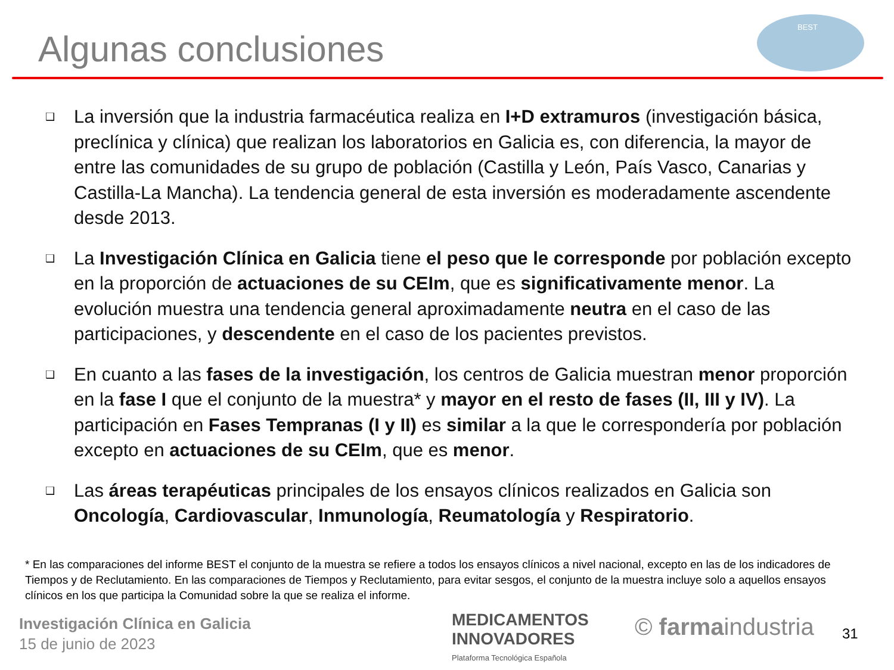Algunas conclusiones
BEST
❑ La inversión que la industria farmacéutica realiza en I+D extramuros (investigación básica, preclínica y clínica) que realizan los laboratorios en Galicia es, con diferencia, la mayor de entre las comunidades de su grupo de población (Castilla y León, País Vasco, Canarias y Castilla-La Mancha). La tendencia general de esta inversión es moderadamente ascendente desde 2013.
❑ La Investigación Clínica en Galicia tiene el peso que le corresponde por población excepto en la proporción de actuaciones de su CEIm, que es significativamente menor. La evolución muestra una tendencia general aproximadamente neutra en el caso de las participaciones, y descendente en el caso de los pacientes previstos.
❑ En cuanto a las fases de la investigación, los centros de Galicia muestran menor proporción en la fase I que el conjunto de la muestra* y mayor en el resto de fases (II, III y IV). La participación en Fases Tempranas (I y II) es similar a la que le correspondería por población excepto en actuaciones de su CEIm, que es menor.
❑ Las áreas terapéuticas principales de los ensayos clínicos realizados en Galicia son Oncología, Cardiovascular, Inmunología, Reumatología y Respiratorio.
* En las comparaciones del informe BEST el conjunto de la muestra se refiere a todos los ensayos clínicos a nivel nacional, excepto en las de los indicadores de Tiempos y de Reclutamiento. En las comparaciones de Tiempos y Reclutamiento, para evitar sesgos, el conjunto de la muestra incluye solo a aquellos ensayos clínicos en los que participa la Comunidad sobre la que se realiza el informe.
Investigación Clínica en Galicia
15 de junio de 2023
MEDICAMENTOS
INNOVADORES
Plataforma Tecnológica Española
© farmaindustria 31